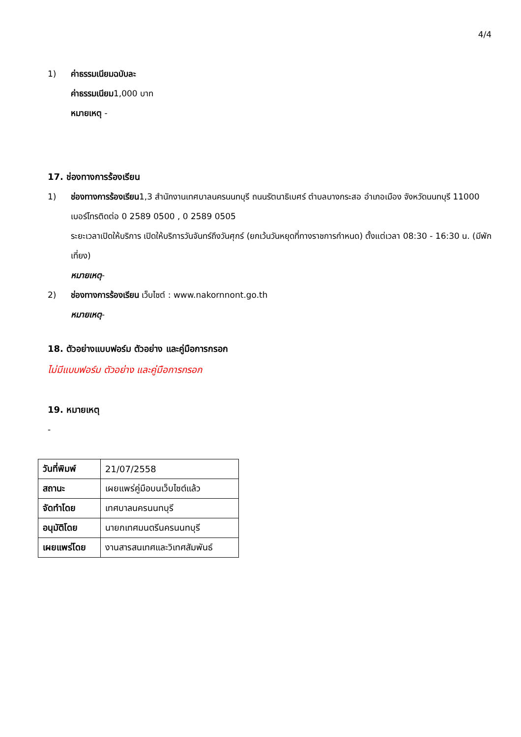4/4
1) ค่าธรรมเนียมฉบับละ
ค่าธรรมเนียม1,000 บาท
หมายเหตุ -
17. ช่องทางการร้องเรียน
1) ช่องทางการร้องเรียน1,3 สำนักงานเทศบาลนครนนทบุรี ถนนรัตนาธิเบศร์ ตำบลบางกระสอ อำเภอเมือง จังหวัดนนทบุรี 11000 เบอร์โทรติดต่อ 0 2589 0500 , 0 2589 0505
ระยะเวลาเปิดให้บริการ เปิดให้บริการวันจันทร์ถึงวันศุกร์ (ยกเว้นวันหยุดที่ทางราชการกำหนด) ตั้งแต่เวลา 08:30 - 16:30 น. (มีพักเที่ยง)
หมายเหตุ-
2) ช่องทางการร้องเรียน เว็บไซต์ : www.nakornnont.go.th
หมายเหตุ-
18. ตัวอย่างแบบฟอร์ม ตัวอย่าง และคู่มือการกรอก
ไม่มีแบบฟอร์ม ตัวอย่าง และคู่มือการกรอก
19. หมายเหตุ
-
| วันที่พิมพ์ | 21/07/2558 |
| สถานะ | เผยแพร่คู่มือบนเว็บไซต์แล้ว |
| จัดทำโดย | เทศบาลนครนนทบุรี |
| อนุมัติโดย | นายกเทศมนตรีนครนนทบุรี |
| เผยแพร่โดย | งานสารสนเทศและวิเทศสัมพันธ์ |